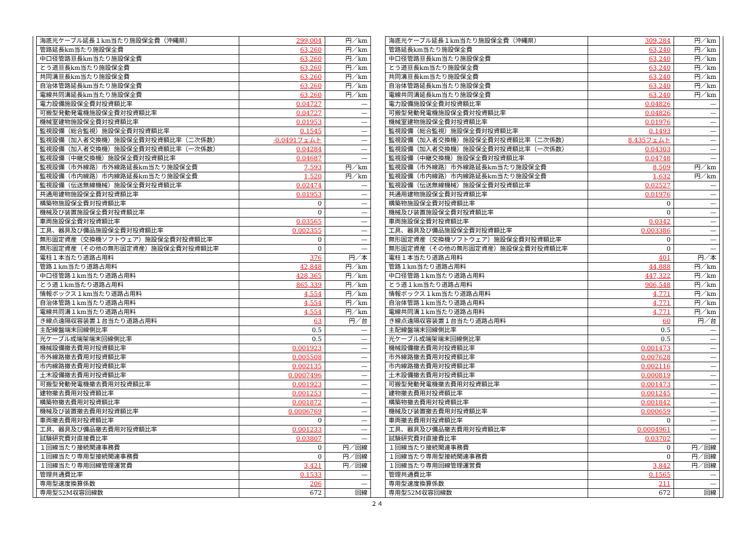| 海底光ケーブル延長１km当たり施設保全費（沖縄県） | 299,004 | 円／km |
| 管路延長km当たり施設保全費 | 63,260 | 円／km |
| 中口径管路亘長km当たり施設保全費 | 63,260 | 円／km |
| とう道亘長km当たり施設保全費 | 63,260 | 円／km |
| 共同溝亘長km当たり施設保全費 | 63,260 | 円／km |
| 自治体管路延長km当たり施設保全費 | 63,260 | 円／km |
| 電線共同溝延長km当たり施設保全費 | 63,260 | 円／km |
| 電力設備施設保全費対投資額比率 | 0.04727 | — |
| 可搬型発動発電機施設保全費対投資額比率 | 0.04727 | — |
| 機械室建物施設保全費対投資額比率 | 0.01953 | — |
| 監視設備（総合監視）施設保全費対投資額比率 | 0.1545 | — |
| 監視設備（加入者交換機）施設保全費対投資額比率（二次係数） | -0.0491フェムト | — |
| 監視設備（加入者交換機）施設保全費対投資額比率（一次係数） | 0.04284 | — |
| 監視設備（中継交換機）施設保全費対投資額比率 | 0.04687 | — |
| 監視設備（市外線路）市外線路延長km当たり施設保全費 | 7,593 | 円／km |
| 監視設備（市内線路）市内線路延長km当たり施設保全費 | 1,520 | 円／km |
| 監視設備（伝送無線機械）施設保全費対投資額比率 | 0.02474 | — |
| 共通用建物施設保全費対投資額比率 | 0.01953 | — |
| 構築物施設保全費対投資額比率 | 0 | — |
| 機械及び装置施設保全費対投資額比率 | 0 | — |
| 車両施設保全費対投資額比率 | 0.03565 | — |
| 工具、器具及び備品施設保全費対投資額比率 | 0.002355 | — |
| 無形固定資産（交換機ソフトウェア）施設保全費対投資額比率 | 0 | — |
| 無形固定資産（その他の無形固定資産）施設保全費対投資額比率 | 0 | — |
| 電柱１本当たり道路占用料 | 376 | 円／本 |
| 管路１km当たり道路占用料 | 42,848 | 円／km |
| 中口径管路１km当たり道路占用料 | 428,365 | 円／km |
| とう道１km当たり道路占用料 | 865,339 | 円／km |
| 情報ボックス１km当たり道路占用料 | 4,554 | 円／km |
| 自治体管路１km当たり道路占用料 | 4,554 | 円／km |
| 電線共同溝１km当たり道路占用料 | 4,554 | 円／km |
| き線点遠隔収容装置１台当たり道路占用料 | 63 | 円／台 |
| 主配線盤端末回線側比率 | 0.5 | — |
| 光ケーブル成端架端末回線側比率 | 0.5 | — |
| 機械設備撤去費用対投資額比率 | 0.001923 | — |
| 市外線路撤去費用対投資額比率 | 0.005508 | — |
| 市内線路撤去費用対投資額比率 | 0.002135 | — |
| 土木設備撤去費用対投資額比率 | 0.0007496 | — |
| 可搬型発動発電機撤去費用対投資額比率 | 0.001923 | — |
| 建物撤去費用対投資額比率 | 0.001253 | — |
| 構築物撤去費用対投資額比率 | 0.001872 | — |
| 機械及び装置撤去費用対投資額比率 | 0.0006769 | — |
| 車両撤去費用対投資額比率 | 0 | — |
| 工具、器具及び備品撤去費用対投資額比率 | 0.001233 | — |
| 試験研究費対直接費比率 | 0.03807 | — |
| １回線当たり接続関連事務費 | 0 | 円／回線 |
| １回線当たり専用型接続関連事務費 | 0 | 円／回線 |
| １回線当たり専用回線管理運営費 | 3,421 | 円／回線 |
| 管理共通費比率 | 0.1533 | — |
| 専用型速度換算係数 | 206 | — |
| 専用型52M収容回線数 | 672 | 回線 |
| 海底光ケーブル延長１km当たり施設保全費（沖縄県） | 309,284 | 円／km |
| 管路延長km当たり施設保全費 | 63,240 | 円／km |
| 中口径管路亘長km当たり施設保全費 | 63,240 | 円／km |
| とう道亘長km当たり施設保全費 | 63,240 | 円／km |
| 共同溝亘長km当たり施設保全費 | 63,240 | 円／km |
| 自治体管路延長km当たり施設保全費 | 63,240 | 円／km |
| 電線共同溝延長km当たり施設保全費 | 63,240 | 円／km |
| 電力設備施設保全費対投資額比率 | 0.04826 | — |
| 可搬型発動発電機施設保全費対投資額比率 | 0.04826 | — |
| 機械室建物施設保全費対投資額比率 | 0.01976 | — |
| 監視設備（総合監視）施設保全費対投資額比率 | 0.1493 | — |
| 監視設備（加入者交換機）施設保全費対投資額比率（二次係数） | 8.435フェムト | — |
| 監視設備（加入者交換機）施設保全費対投資額比率（一次係数） | 0.04303 | — |
| 監視設備（中継交換機）施設保全費対投資額比率 | 0.04748 | — |
| 監視設備（市外線路）市外線路延長km当たり施設保全費 | 8,509 | 円／km |
| 監視設備（市内線路）市内線路延長km当たり施設保全費 | 1,632 | 円／km |
| 監視設備（伝送無線機械）施設保全費対投資額比率 | 0.02527 | — |
| 共通用建物施設保全費対投資額比率 | 0.01976 | — |
| 構築物施設保全費対投資額比率 | 0 | — |
| 機械及び装置施設保全費対投資額比率 | 0 | — |
| 車両施設保全費対投資額比率 | 0.0342 | — |
| 工具、器具及び備品施設保全費対投資額比率 | 0.003386 | — |
| 無形固定資産（交換機ソフトウェア）施設保全費対投資額比率 | 0 | — |
| 無形固定資産（その他の無形固定資産）施設保全費対投資額比率 | 0 | — |
| 電柱１本当たり道路占用料 | 401 | 円／本 |
| 管路１km当たり道路占用料 | 44,888 | 円／km |
| 中口径管路１km当たり道路占用料 | 447,322 | 円／km |
| とう道１km当たり道路占用料 | 906,548 | 円／km |
| 情報ボックス１km当たり道路占用料 | 4,771 | 円／km |
| 自治体管路１km当たり道路占用料 | 4,771 | 円／km |
| 電線共同溝１km当たり道路占用料 | 4,771 | 円／km |
| き線点遠隔収容装置１台当たり道路占用料 | 60 | 円／台 |
| 主配線盤端末回線側比率 | 0.5 | — |
| 光ケーブル成端架端末回線側比率 | 0.5 | — |
| 機械設備撤去費用対投資額比率 | 0.001473 | — |
| 市外線路撤去費用対投資額比率 | 0.007628 | — |
| 市内線路撤去費用対投資額比率 | 0.002116 | — |
| 土木設備撤去費用対投資額比率 | 0.000819 | — |
| 可搬型発動発電機撤去費用対投資額比率 | 0.001473 | — |
| 建物撤去費用対投資額比率 | 0.001245 | — |
| 構築物撤去費用対投資額比率 | 0.001842 | — |
| 機械及び装置撤去費用対投資額比率 | 0.000659 | — |
| 車両撤去費用対投資額比率 | 0 | — |
| 工具、器具及び備品撤去費用対投資額比率 | 0.0004961 | — |
| 試験研究費対直接費比率 | 0.03702 | — |
| １回線当たり接続関連事務費 | 0 | 円／回線 |
| １回線当たり専用型接続関連事務費 | 0 | 円／回線 |
| １回線当たり専用回線管理運営費 | 3,842 | 円／回線 |
| 管理共通費比率 | 0.1565 | — |
| 専用型速度換算係数 | 211 | — |
| 専用型52M収容回線数 | 672 | 回線 |
２４